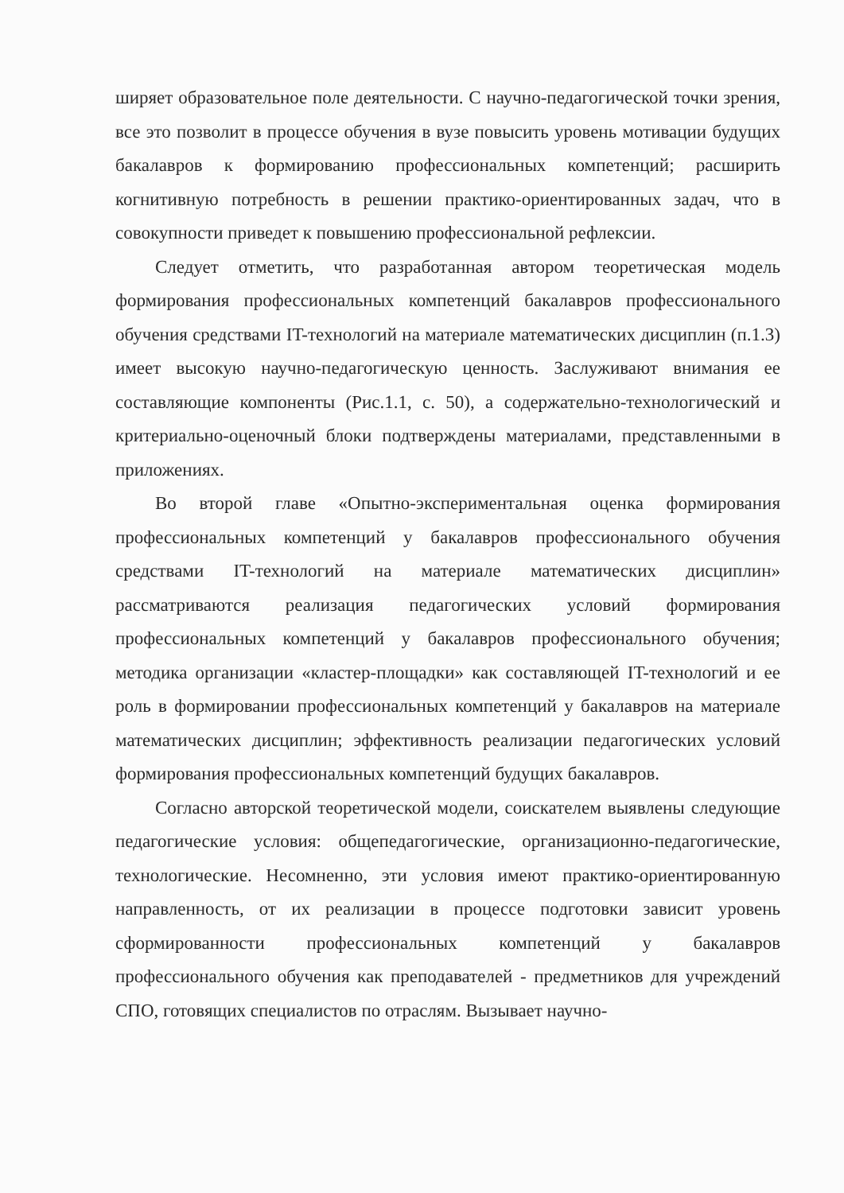ширяет образовательное поле деятельности. С научно-педагогической точки зрения, все это позволит в процессе обучения в вузе повысить уровень мотивации будущих бакалавров к формированию профессиональных компетенций; расширить когнитивную потребность в решении практико-ориентированных задач, что в совокупности приведет к повышению профессиональной рефлексии.
Следует отметить, что разработанная автором теоретическая модель формирования профессиональных компетенций бакалавров профессионального обучения средствами IT-технологий на материале математических дисциплин (п.1.3) имеет высокую научно-педагогическую ценность. Заслуживают внимания ее составляющие компоненты (Рис.1.1, с. 50), а содержательно-технологический и критериально-оценочный блоки подтверждены материалами, представленными в приложениях.
Во второй главе «Опытно-экспериментальная оценка формирования профессиональных компетенций у бакалавров профессионального обучения средствами IT-технологий на материале математических дисциплин» рассматриваются реализация педагогических условий формирования профессиональных компетенций у бакалавров профессионального обучения; методика организации «кластер-площадки» как составляющей IT-технологий и ее роль в формировании профессиональных компетенций у бакалавров на материале математических дисциплин; эффективность реализации педагогических условий формирования профессиональных компетенций будущих бакалавров.
Согласно авторской теоретической модели, соискателем выявлены следующие педагогические условия: общепедагогические, организационно-педагогические, технологические. Несомненно, эти условия имеют практико-ориентированную направленность, от их реализации в процессе подготовки зависит уровень сформированности профессиональных компетенций у бакалавров профессионального обучения как преподавателей - предметников для учреждений СПО, готовящих специалистов по отраслям. Вызывает научно-